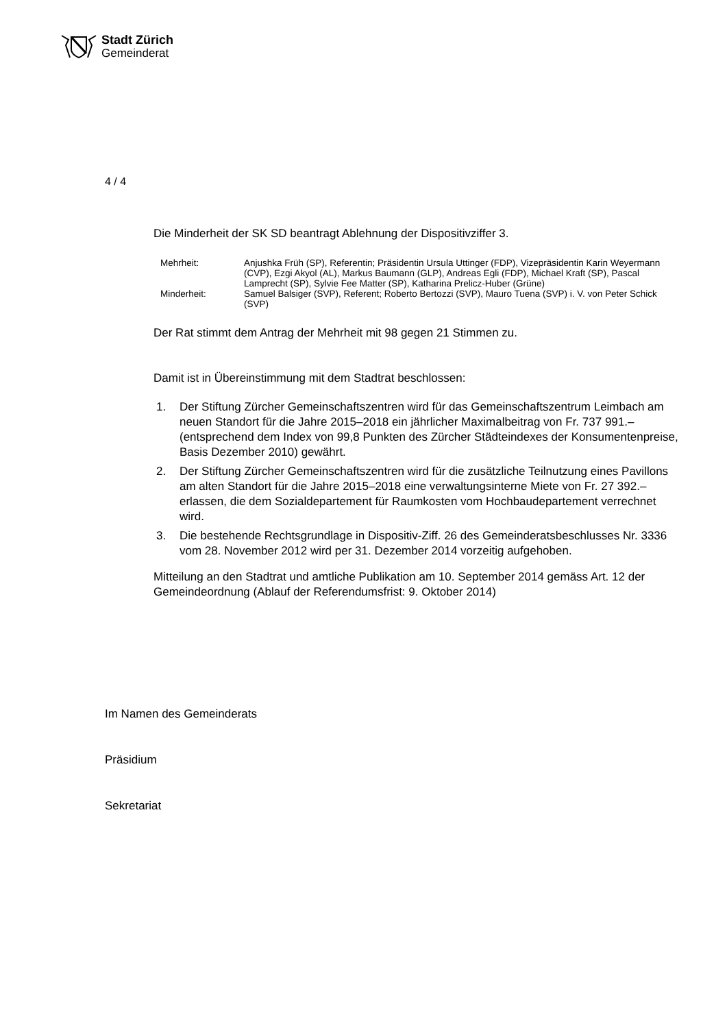Stadt Zürich
Gemeinderat
4 / 4
Die Minderheit der SK SD beantragt Ablehnung der Dispositivziffer 3.
| Mehrheit: | Anjushka Früh (SP), Referentin; Präsidentin Ursula Uttinger (FDP), Vizepräsidentin Karin Weyermann (CVP), Ezgi Akyol (AL), Markus Baumann (GLP), Andreas Egli (FDP), Michael Kraft (SP), Pascal Lamprecht (SP), Sylvie Fee Matter (SP), Katharina Prelicz-Huber (Grüne) |
| Minderheit: | Samuel Balsiger (SVP), Referent; Roberto Bertozzi (SVP), Mauro Tuena (SVP) i. V. von Peter Schick (SVP) |
Der Rat stimmt dem Antrag der Mehrheit mit 98 gegen 21 Stimmen zu.
Damit ist in Übereinstimmung mit dem Stadtrat beschlossen:
1. Der Stiftung Zürcher Gemeinschaftszentren wird für das Gemeinschaftszentrum Leimbach am neuen Standort für die Jahre 2015–2018 ein jährlicher Maximalbeitrag von Fr. 737 991.– (entsprechend dem Index von 99,8 Punkten des Zürcher Städteindexes der Konsumentenpreise, Basis Dezember 2010) gewährt.
2. Der Stiftung Zürcher Gemeinschaftszentren wird für die zusätzliche Teilnutzung eines Pavillons am alten Standort für die Jahre 2015–2018 eine verwaltungsinterne Miete von Fr. 27 392.– erlassen, die dem Sozialdepartement für Raumkosten vom Hochbaudepartement verrechnet wird.
3. Die bestehende Rechtsgrundlage in Dispositiv-Ziff. 26 des Gemeinderatsbeschlusses Nr. 3336 vom 28. November 2012 wird per 31. Dezember 2014 vorzeitig aufgehoben.
Mitteilung an den Stadtrat und amtliche Publikation am 10. September 2014 gemäss Art. 12 der Gemeindeordnung (Ablauf der Referendumsfrist: 9. Oktober 2014)
Im Namen des Gemeinderats
Präsidium
Sekretariat